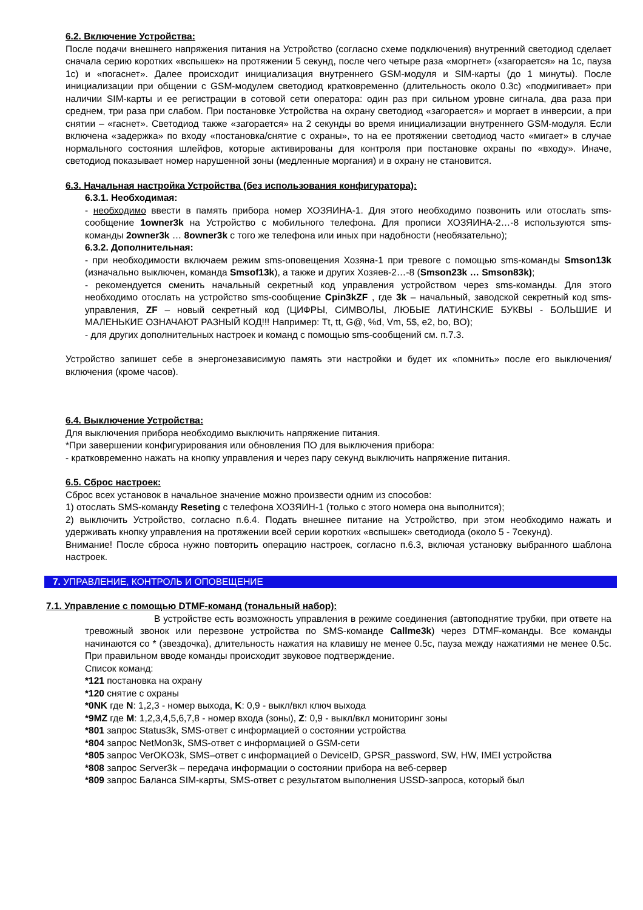6.2. Включение Устройства:
После подачи внешнего напряжения питания на Устройство (согласно схеме подключения) внутренний светодиод сделает сначала серию коротких «вспышек» на протяжении 5 секунд, после чего четыре раза «моргнет» («загорается» на 1с, пауза 1с) и «погаснет». Далее происходит инициализация внутреннего GSM-модуля и SIM-карты (до 1 минуты). После инициализации при общении с GSM-модулем светодиод кратковременно (длительность около 0.3с) «подмигивает» при наличии SIM-карты и ее регистрации в сотовой сети оператора: один раз при сильном уровне сигнала, два раза при среднем, три раза при слабом. При постановке Устройства на охрану светодиод «загорается» и моргает в инверсии, а при снятии – «гаснет». Светодиод также «загорается» на 2 секунды во время инициализации внутреннего GSM-модуля. Если включена «задержка» по входу «постановка/снятие с охраны», то на ее протяжении светодиод часто «мигает» в случае нормального состояния шлейфов, которые активированы для контроля при постановке охраны по «входу». Иначе, светодиод показывает номер нарушенной зоны (медленные моргания) и в охрану не становится.
6.3. Начальная настройка Устройства (без использования конфигуратора):
6.3.1. Необходимая:
- необходимо ввести в память прибора номер ХОЗЯИНА-1. Для этого необходимо позвонить или отослать sms-сообщение 1owner3k на Устройство с мобильного телефона. Для прописи ХОЗЯИНА-2…-8 используются sms-команды 2owner3k … 8owner3k с того же телефона или иных при надобности (необязательно);
6.3.2. Дополнительная:
- при необходимости включаем режим sms-оповещения Хозяна-1 при тревоге с помощью sms-команды Smson13k (изначально выключен, команда Smsof13k), а также и других Хозяев-2…-8 (Smson23k … Smson83k);
- рекомендуется сменить начальный секретный код управления устройством через sms-команды. Для этого необходимо отослать на устройство sms-сообщение Cpin3kZF , где 3k – начальный, заводской секретный код sms-управления, ZF – новый секретный код (ЦИФРЫ, СИМВОЛЫ, ЛЮБЫЕ ЛАТИНСКИЕ БУКВЫ - БОЛЬШИЕ И МАЛЕНЬКИЕ ОЗНАЧАЮТ РАЗНЫЙ КОД!!! Например: Tt, tt, G@, %d, Vm, 5$, e2, bo, BO);
- для других дополнительных настроек и команд с помощью sms-сообщений см. п.7.3.
Устройство запишет себе в энергонезависимую память эти настройки и будет их «помнить» после его выключения/включения (кроме часов).
6.4. Выключение Устройства:
Для выключения прибора необходимо выключить напряжение питания.
*При завершении конфигурирования или обновления ПО для выключения прибора:
- кратковременно нажать на кнопку управления и через пару секунд выключить напряжение питания.
6.5. Сброс настроек:
Сброс всех установок в начальное значение можно произвести одним из способов:
1) отослать SMS-команду Reseting с телефона ХОЗЯИН-1 (только с этого номера она выполнится);
2) выключить Устройство, согласно п.6.4. Подать внешнее питание на Устройство, при этом необходимо нажать и удерживать кнопку управления на протяжении всей серии коротких «вспышек» светодиода (около 5 - 7секунд).
Внимание! После сброса нужно повторить операцию настроек, согласно п.6.3, включая установку выбранного шаблона настроек.
7. УПРАВЛЕНИЕ, КОНТРОЛЬ И ОПОВЕЩЕНИЕ
7.1. Управление с помощью DTMF-команд (тональный набор):
В устройстве есть возможность управления в режиме соединения (автоподнятие трубки, при ответе на тревожный звонок или перезвоне устройства по SMS-команде Callme3k) через DTMF-команды. Все команды начинаются со * (звездочка), длительность нажатия на клавишу не менее 0.5с, пауза между нажатиями не менее 0.5с. При правильном вводе команды происходит звуковое подтверждение.
Список команд:
*121 постановка на охрану
*120 снятие с охраны
*0NK где N: 1,2,3 - номер выхода, K: 0,9 - выкл/вкл ключ выхода
*9MZ где M: 1,2,3,4,5,6,7,8 - номер входа (зоны), Z: 0,9 - выкл/вкл мониторинг зоны
*801 запрос Status3k, SMS-ответ с информацией о состоянии устройства
*804 запрос NetMon3k, SMS-ответ с информацией о GSM-сети
*805 запрос VerOKO3k, SMS–ответ с информацией о DeviceID, GPSR_password, SW, HW, IMEI устройства
*808 запрос Server3k – передача информации о состоянии прибора на веб-сервер
*809 запрос Баланса SIM-карты, SMS-ответ с результатом выполнения USSD-запроса, который был